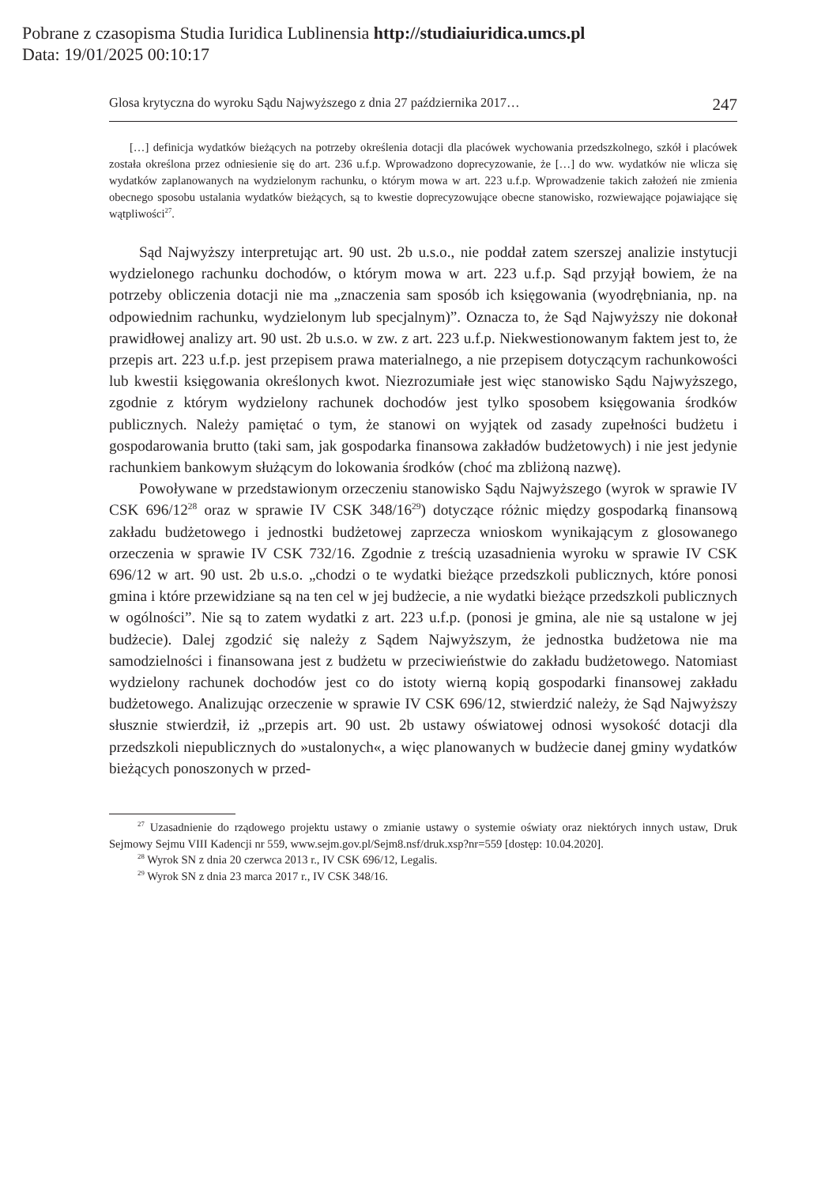Pobrane z czasopisma Studia Iuridica Lublinensia http://studiaiuridica.umcs.pl
Data: 19/01/2025 00:10:17
Glosa krytyczna do wyroku Sądu Najwyższego z dnia 27 października 2017… 247
[…] definicja wydatków bieżących na potrzeby określenia dotacji dla placówek wychowania przedszkolnego, szkół i placówek została określona przez odniesienie się do art. 236 u.f.p. Wprowadzono doprecyzowanie, że […] do ww. wydatków nie wlicza się wydatków zaplanowanych na wydzielonym rachunku, o którym mowa w art. 223 u.f.p. Wprowadzenie takich założeń nie zmienia obecnego sposobu ustalania wydatków bieżących, są to kwestie doprecyzowujące obecne stanowisko, rozwiewające pojawiające się wątpliwości<sup>27</sup>.
Sąd Najwyższy interpretując art. 90 ust. 2b u.s.o., nie poddał zatem szerszej analizie instytucji wydzielonego rachunku dochodów, o którym mowa w art. 223 u.f.p. Sąd przyjął bowiem, że na potrzeby obliczenia dotacji nie ma „znaczenia sam sposób ich księgowania (wyodrębniania, np. na odpowiednim rachunku, wydzielonym lub specjalnym)”. Oznacza to, że Sąd Najwyższy nie dokonał prawidłowej analizy art. 90 ust. 2b u.s.o. w zw. z art. 223 u.f.p. Niekwestionowanym faktem jest to, że przepis art. 223 u.f.p. jest przepisem prawa materialnego, a nie przepisem dotyczącym rachunkowości lub kwestii księgowania określonych kwot. Niezrozumiałe jest więc stanowisko Sądu Najwyższego, zgodnie z którym wydzielony rachunek dochodów jest tylko sposobem księgowania środków publicznych. Należy pamiętać o tym, że stanowi on wyjątek od zasady zupełności budżetu i gospodarowania brutto (taki sam, jak gospodarka finansowa zakładów budżetowych) i nie jest jedynie rachunkiem bankowym służącym do lokowania środków (choć ma zbliżoną nazwę).
Powoływane w przedstawionym orzeczeniu stanowisko Sądu Najwyższego (wyrok w sprawie IV CSK 696/12<sup>28</sup> oraz w sprawie IV CSK 348/16<sup>29</sup>) dotyczące różnic między gospodarką finansową zakładu budżetowego i jednostki budżetowej zaprzecza wnioskom wynikającym z glosowanego orzeczenia w sprawie IV CSK 732/16. Zgodnie z treścią uzasadnienia wyroku w sprawie IV CSK 696/12 w art. 90 ust. 2b u.s.o. „chodzi o te wydatki bieżące przedszkoli publicznych, które ponosi gmina i które przewidziane są na ten cel w jej budżecie, a nie wydatki bieżące przedszkoli publicznych w ogólności”. Nie są to zatem wydatki z art. 223 u.f.p. (ponosi je gmina, ale nie są ustalone w jej budżecie). Dalej zgodzić się należy z Sądem Najwyższym, że jednostka budżetowa nie ma samodzielności i finansowana jest z budżetu w przeciwieństwie do zakładu budżetowego. Natomiast wydzielony rachunek dochodów jest co do istoty wierną kopią gospodarki finansowej zakładu budżetowego. Analizując orzeczenie w sprawie IV CSK 696/12, stwierdzić należy, że Sąd Najwyższy słusznie stwierdził, iż „przepis art. 90 ust. 2b ustawy oświatowej odnosi wysokość dotacji dla przedszkoli niepublicznych do »ustalonych«, a więc planowanych w budżecie danej gminy wydatków bieżących ponoszonych w przed-
<sup>27</sup> Uzasadnienie do rządowego projektu ustawy o zmianie ustawy o systemie oświaty oraz niektórych innych ustaw, Druk Sejmowy Sejmu VIII Kadencji nr 559, www.sejm.gov.pl/Sejm8.nsf/druk.xsp?nr=559 [dostęp: 10.04.2020].
<sup>28</sup> Wyrok SN z dnia 20 czerwca 2013 r., IV CSK 696/12, Legalis.
<sup>29</sup> Wyrok SN z dnia 23 marca 2017 r., IV CSK 348/16.